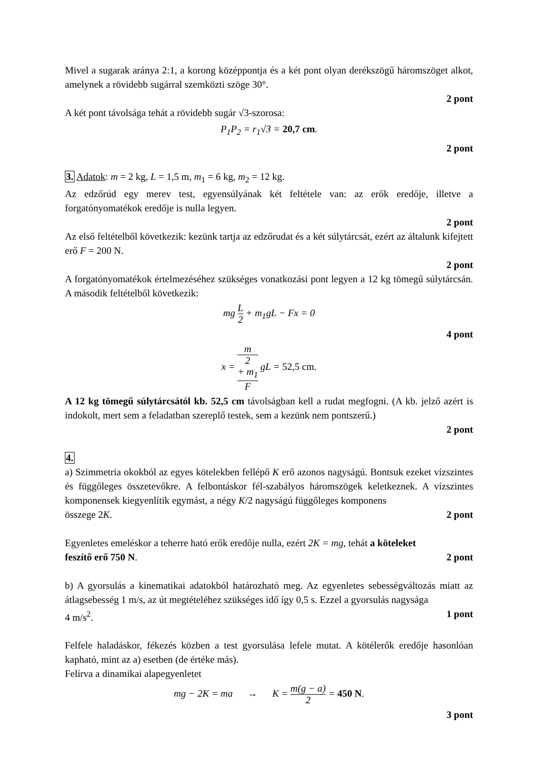Mivel a sugarak aránya 2:1, a korong középpontja és a két pont olyan derékszögű háromszöget alkot, amelynek a rövidebb sugárral szemközti szöge 30°.
2 pont
A két pont távolsága tehát a rövidebb sugár √3-szorosa:
P<sub>1</sub>P<sub>2</sub> = r<sub>1</sub>√3 = 20,7 cm.
2 pont
3. Adatok: m = 2 kg, L = 1,5 m, m<sub>1</sub> = 6 kg, m<sub>2</sub> = 12 kg.
Az edzőrúd egy merev test, egyensúlyának két feltétele van: az erők eredője, illetve a forgatónyomatékok eredője is nulla legyen.
2 pont
Az első feltételből következik: kezünk tartja az edzőrudat és a két súlytárcsát, ezért az általunk kifejtett erő F = 200 N.
2 pont
A forgatónyomatékok értelmezéséhez szükséges vonatkozási pont legyen a 12 kg tömegű súlytárcsán. A második feltételből következik:
mg L 2 + m<sub>1</sub>gL − Fx = 0
4 pont
x = m
2
+ m<sub>1</sub> F gL = 52,5 cm.
A 12 kg tömegű súlytárcsától kb. 52,5 cm távolságban kell a rudat megfogni. (A kb. jelző azért is indokolt, mert sem a feladatban szereplő testek, sem a kezünk nem pontszerű.)
2 pont
4.
a) Szimmetria okokból az egyes kötelekben fellépő K erő azonos nagyságú. Bontsuk ezeket vízszintes és függőleges összetevőkre. A felbontáskor fél-szabályos háromszögek keletkeznek. A vízszintes komponensek kiegyenlítik egymást, a négy K/2 nagyságú függőleges komponens
összege 2K. 2 pont
Egyenletes emeléskor a teherre ható erők eredője nulla, ezért 2K = mg, tehát a köteleket
feszítő erő 750 N. 2 pont
b) A gyorsulás a kinematikai adatokból határozható meg. Az egyenletes sebességváltozás miatt az átlagsebesség 1 m/s, az út megtételéhez szükséges idő így 0,5 s. Ezzel a gyorsulás nagysága
4 m/s<sup>2</sup>. 1 pont
Felfele haladáskor, fékezés közben a test gyorsulása lefele mutat. A kötélerők eredője hasonlóan kapható, mint az a) esetben (de értéke más).
Felírva a dinamikai alapegyenletet
mg − 2K = ma → K = m(g − a) 2 = 450 N.
3 pont